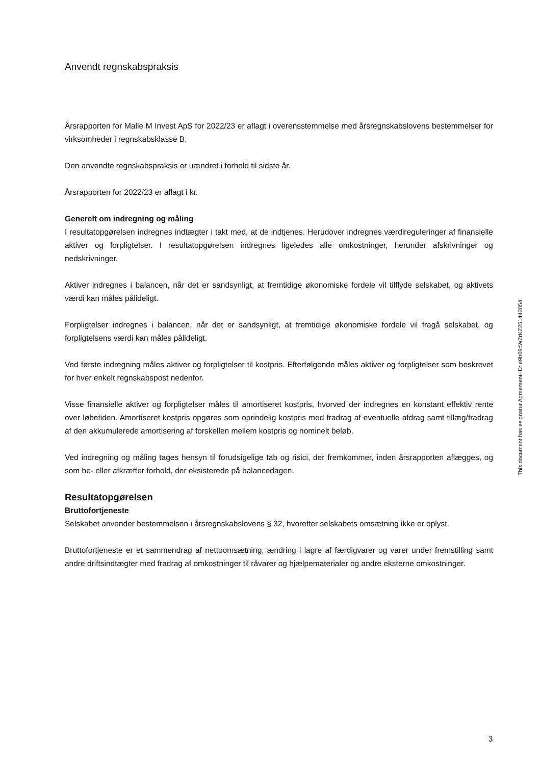Anvendt regnskabspraksis
Årsrapporten for Malle M Invest ApS for 2022/23 er aflagt i overensstemmelse med årsregnskabslovens bestemmelser for virksomheder i regnskabsklasse B.
Den anvendte regnskabspraksis er uændret i forhold til sidste år.
Årsrapporten for 2022/23 er aflagt i kr.
Generelt om indregning og måling
I resultatopgørelsen indregnes indtægter i takt med, at de indtjenes. Herudover indregnes værdireguleringer af finansielle aktiver og forpligtelser. I resultatopgørelsen indregnes ligeledes alle omkostninger, herunder afskrivninger og nedskrivninger.
Aktiver indregnes i balancen, når det er sandsynligt, at fremtidige økonomiske fordele vil tilflyde selskabet, og aktivets værdi kan måles pålideligt.
Forpligtelser indregnes i balancen, når det er sandsynligt, at fremtidige økonomiske fordele vil fragå selskabet, og forpligtelsens værdi kan måles pålideligt.
Ved første indregning måles aktiver og forpligtelser til kostpris. Efterfølgende måles aktiver og forpligtelser som beskrevet for hver enkelt regnskabspost nedenfor.
Visse finansielle aktiver og forpligtelser måles til amortiseret kostpris, hvorved der indregnes en konstant effektiv rente over løbetiden. Amortiseret kostpris opgøres som oprindelig kostpris med fradrag af eventuelle afdrag samt tillæg/fradrag af den akkumulerede amortisering af forskellen mellem kostpris og nominelt beløb.
Ved indregning og måling tages hensyn til forudsigelige tab og risici, der fremkommer, inden årsrapporten aflægges, og som be- eller afkræfter forhold, der eksisterede på balancedagen.
Resultatopgørelsen
Bruttofortjeneste
Selskabet anvender bestemmelsen i årsregnskabslovens § 32, hvorefter selskabets omsætning ikke er oplyst.
Bruttofortjeneste er et sammendrag af nettoomsætning, ændring i lagre af færdigvarer og varer under fremstilling samt andre driftsindtægter med fradrag af omkostninger til råvarer og hjælpematerialer og andre eksterne omkostninger.
This document has esignatur Agreement-ID: e9b68cWZrKZ251443054
3